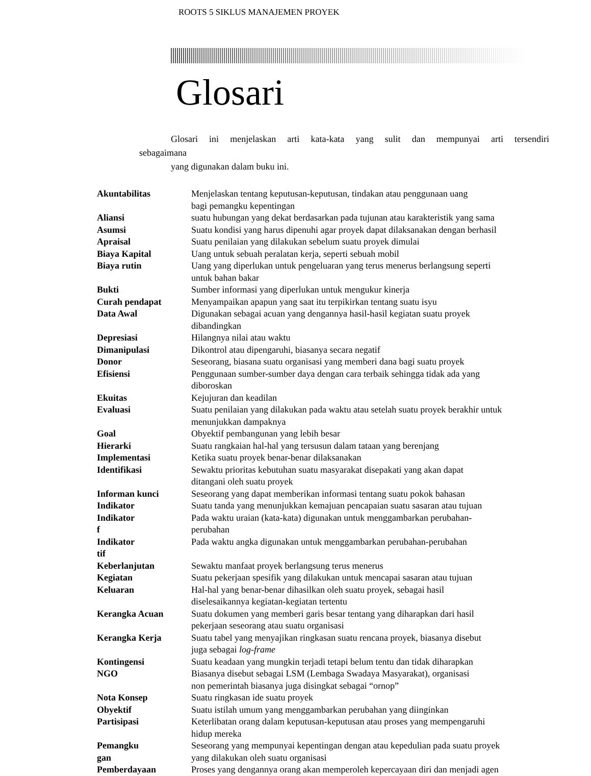ROOTS 5 SIKLUS MANAJEMEN PROYEK
Glosari
Glosari ini menjelaskan arti kata-kata yang sulit dan mempunyai arti tersendiri
sebagaimana
yang digunakan dalam buku ini.
| Akuntabilitas | Menjelaskan tentang keputusan-keputusan, tindakan atau penggunaan uang bagi pemangku kepentingan |
| Aliansi | suatu hubungan yang dekat berdasarkan pada tujunan atau karakteristik yang sama |
| Asumsi | Suatu kondisi yang harus dipenuhi agar proyek dapat dilaksanakan dengan berhasil |
| Apraisal | Suatu penilaian yang dilakukan sebelum suatu proyek dimulai |
| Biaya Kapital | Uang untuk sebuah peralatan kerja, seperti sebuah mobil |
| Biaya rutin | Uang yang diperlukan untuk pengeluaran yang terus menerus berlangsung seperti untuk bahan bakar |
| Bukti | Sumber informasi yang diperlukan untuk mengukur kinerja |
| Curah pendapat | Menyampaikan apapun yang saat itu terpikirkan tentang suatu isyu |
| Data Awal | Digunakan sebagai acuan yang dengannya hasil-hasil kegiatan suatu proyek dibandingkan |
| Depresiasi | Hilangnya nilai atau waktu |
| Dimanipulasi | Dikontrol atau dipengaruhi, biasanya secara negatif |
| Donor | Seseorang, biasana suatu organisasi yang memberi dana bagi suatu proyek |
| Efisiensi | Penggunaan sumber-sumber daya dengan cara terbaik sehingga tidak ada yang diboroskan |
| Ekuitas | Kejujuran dan keadilan |
| Evaluasi | Suatu penilaian yang dilakukan pada waktu atau setelah suatu proyek berakhir untuk menunjukkan dampaknya |
| Goal | Obyektif pembangunan yang lebih besar |
| Hierarki | Suatu rangkaian hal-hal yang tersusun dalam tataan yang berenjang |
| Implementasi | Ketika suatu proyek benar-benar dilaksanakan |
| Identifikasi | Sewaktu prioritas kebutuhan suatu masyarakat disepakati yang akan dapat ditangani oleh suatu proyek |
| Informan kunci | Seseorang yang dapat memberikan informasi tentang suatu pokok bahasan |
| Indikator | Suatu tanda yang menunjukkan kemajuan pencapaian suatu sasaran atau tujuan |
| Indikator f | Pada waktu uraian (kata-kata) digunakan untuk menggambarkan perubahan- perubahan |
| Indikator tif | Pada waktu angka digunakan untuk menggambarkan perubahan-perubahan |
| Keberlanjutan | Sewaktu manfaat proyek berlangsung terus menerus |
| Kegiatan | Suatu pekerjaan spesifik yang dilakukan untuk mencapai sasaran atau tujuan |
| Keluaran | Hal-hal yang benar-benar dihasilkan oleh suatu proyek, sebagai hasil diselesaikannya kegiatan-kegiatan tertentu |
| Kerangka Acuan | Suatu dokumen yang memberi garis besar tentang yang diharapkan dari hasil pekerjaan seseorang atau suatu organisasi |
| Kerangka Kerja | Suatu tabel yang menyajikan ringkasan suatu rencana proyek, biasanya disebut juga sebagai log-frame |
| Kontingensi | Suatu keadaan yang mungkin terjadi tetapi belum tentu dan tidak diharapkan |
| NGO | Biasanya disebut sebagai LSM (Lembaga Swadaya Masyarakat), organisasi non pemerintah biasanya juga disingkat sebagai “ornop” |
| Nota Konsep | Suatu ringkasan ide suatu proyek |
| Obyektif | Suatu istilah umum yang menggambarkan perubahan yang diinginkan |
| Partisipasi | Keterlibatan orang dalam keputusan-keputusan atau proses yang mempengaruhi hidup mereka |
| Pemangku gan | Seseorang yang mempunyai kepentingan dengan atau kepedulian pada suatu proyek yang dilakukan oleh suatu organisasi |
| Pemberdayaan | Proses yang dengannya orang akan memperoleh kepercayaan diri dan menjadi agen |